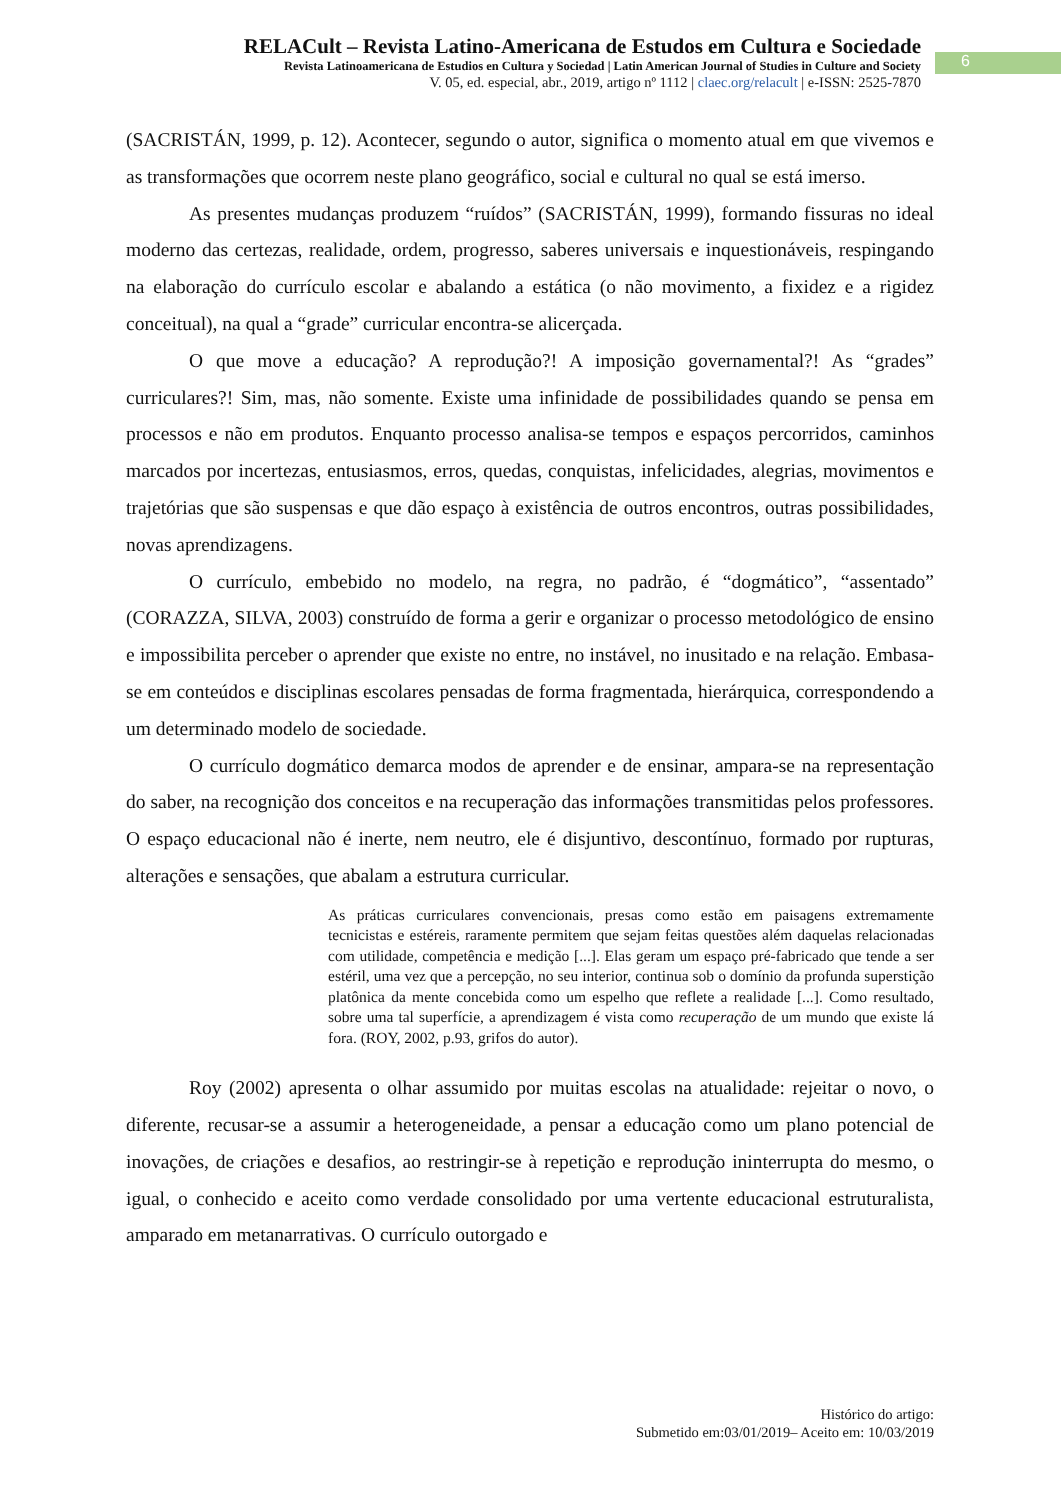RELACult – Revista Latino-Americana de Estudos em Cultura e Sociedade
Revista Latinoamericana de Estudios en Cultura y Sociedad | Latin American Journal of Studies in Culture and Society
V. 05, ed. especial, abr., 2019, artigo nº 1112 | claec.org/relacult | e-ISSN: 2525-7870
6
(SACRISTÁN, 1999, p. 12). Acontecer, segundo o autor, significa o momento atual em que vivemos e as transformações que ocorrem neste plano geográfico, social e cultural no qual se está imerso.
As presentes mudanças produzem “ruídos” (SACRISTÁN, 1999), formando fissuras no ideal moderno das certezas, realidade, ordem, progresso, saberes universais e inquestionáveis, respingando na elaboração do currículo escolar e abalando a estática (o não movimento, a fixidez e a rigidez conceitual), na qual a “grade” curricular encontra-se alicerçada.
O que move a educação? A reprodução?! A imposição governamental?! As “grades” curriculares?! Sim, mas, não somente. Existe uma infinidade de possibilidades quando se pensa em processos e não em produtos. Enquanto processo analisa-se tempos e espaços percorridos, caminhos marcados por incertezas, entusiasmos, erros, quedas, conquistas, infelicidades, alegrias, movimentos e trajetórias que são suspensas e que dão espaço à existência de outros encontros, outras possibilidades, novas aprendizagens.
O currículo, embebido no modelo, na regra, no padrão, é “dogmático”, “assentado” (CORAZZA, SILVA, 2003) construído de forma a gerir e organizar o processo metodológico de ensino e impossibilita perceber o aprender que existe no entre, no instável, no inusitado e na relação. Embasa-se em conteúdos e disciplinas escolares pensadas de forma fragmentada, hierárquica, correspondendo a um determinado modelo de sociedade.
O currículo dogmático demarca modos de aprender e de ensinar, ampara-se na representação do saber, na recognição dos conceitos e na recuperação das informações transmitidas pelos professores. O espaço educacional não é inerte, nem neutro, ele é disjuntivo, descontínuo, formado por rupturas, alterações e sensações, que abalam a estrutura curricular.
As práticas curriculares convencionais, presas como estão em paisagens extremamente tecnicistas e estéreis, raramente permitem que sejam feitas questões além daquelas relacionadas com utilidade, competência e medição [...]. Elas geram um espaço pré-fabricado que tende a ser estéril, uma vez que a percepção, no seu interior, continua sob o domínio da profunda superstição platônica da mente concebida como um espelho que reflete a realidade [...]. Como resultado, sobre uma tal superfície, a aprendizagem é vista como recuperação de um mundo que existe lá fora. (ROY, 2002, p.93, grifos do autor).
Roy (2002) apresenta o olhar assumido por muitas escolas na atualidade: rejeitar o novo, o diferente, recusar-se a assumir a heterogeneidade, a pensar a educação como um plano potencial de inovações, de criações e desafios, ao restringir-se à repetição e reprodução ininterrupta do mesmo, o igual, o conhecido e aceito como verdade consolidado por uma vertente educacional estruturalista, amparado em metanarrativas. O currículo outorgado e
Histórico do artigo:
Submetido em:03/01/2019– Aceito em: 10/03/2019